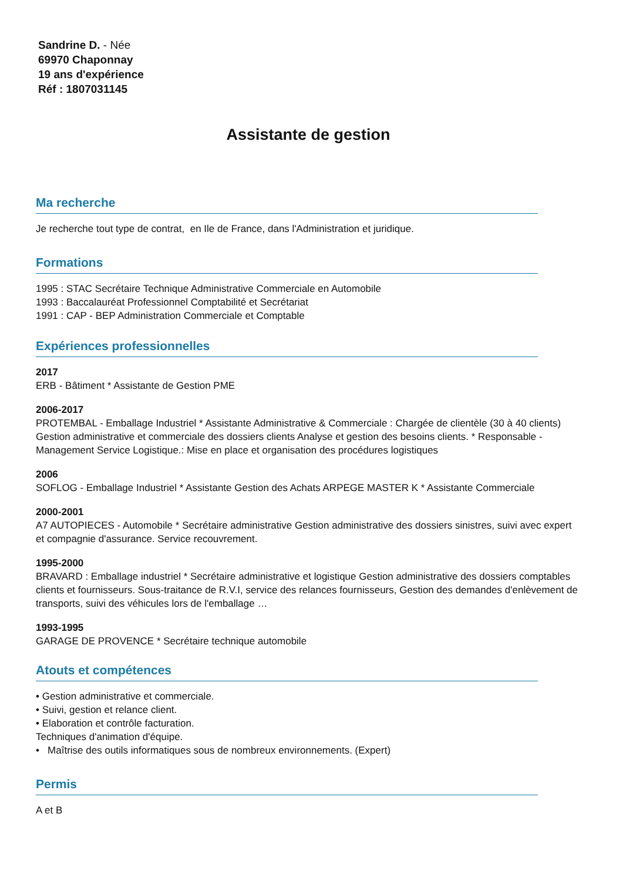Sandrine D. - Née
69970 Chaponnay
19 ans d'expérience
Réf : 1807031145
Assistante de gestion
Ma recherche
Je recherche tout type de contrat, en Ile de France, dans l'Administration et juridique.
Formations
1995 : STAC Secrétaire Technique Administrative Commerciale en Automobile
1993 : Baccalauréat Professionnel Comptabilité et Secrétariat
1991 : CAP - BEP Administration Commerciale et Comptable
Expériences professionnelles
2017
ERB - Bâtiment * Assistante de Gestion PME
2006-2017
PROTEMBAL - Emballage Industriel * Assistante Administrative & Commerciale : Chargée de clientèle (30 à 40 clients) Gestion administrative et commerciale des dossiers clients Analyse et gestion des besoins clients. * Responsable - Management Service Logistique.: Mise en place et organisation des procédures logistiques
2006
SOFLOG - Emballage Industriel * Assistante Gestion des Achats ARPEGE MASTER K * Assistante Commerciale
2000-2001
A7 AUTOPIECES - Automobile * Secrétaire administrative Gestion administrative des dossiers sinistres, suivi avec expert et compagnie d'assurance. Service recouvrement.
1995-2000
BRAVARD : Emballage industriel * Secrétaire administrative et logistique Gestion administrative des dossiers comptables clients et fournisseurs. Sous-traitance de R.V.I, service des relances fournisseurs, Gestion des demandes d'enlèvement de transports, suivi des véhicules lors de l'emballage …
1993-1995
GARAGE DE PROVENCE * Secrétaire technique automobile
Atouts et compétences
• Gestion administrative et commerciale.
• Suivi, gestion et relance client.
• Elaboration et contrôle facturation.
Techniques d'animation d'équipe.
• Maîtrise des outils informatiques sous de nombreux environnements. (Expert)
Permis
A et B